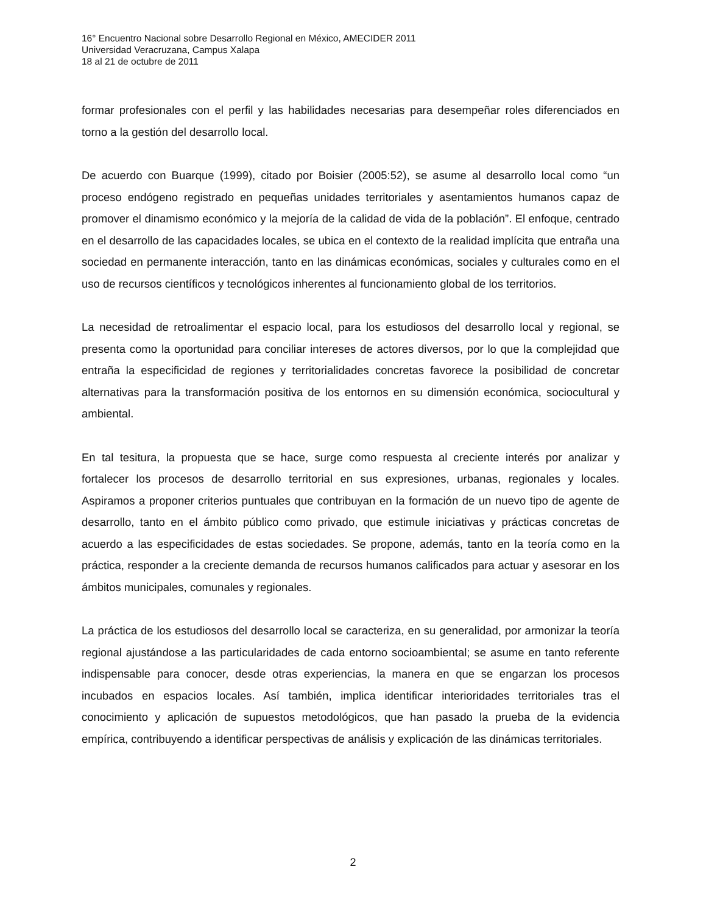16° Encuentro Nacional sobre Desarrollo Regional en México, AMECIDER 2011
Universidad Veracruzana, Campus Xalapa
18 al 21 de octubre de 2011
formar profesionales con el perfil y las habilidades necesarias para desempeñar roles diferenciados en torno a la gestión del desarrollo local.
De acuerdo con Buarque (1999), citado por Boisier (2005:52), se asume al desarrollo local como “un proceso endógeno registrado en pequeñas unidades territoriales y asentamientos humanos capaz de promover el dinamismo económico y la mejoría de la calidad de vida de la población”. El enfoque, centrado en el desarrollo de las capacidades locales, se ubica en el contexto de la realidad implícita que entraña una sociedad en permanente interacción, tanto en las dinámicas económicas, sociales y culturales como en el uso de recursos científicos y tecnológicos inherentes al funcionamiento global de los territorios.
La necesidad de retroalimentar el espacio local, para los estudiosos del desarrollo local y regional, se presenta como la oportunidad para conciliar intereses de actores diversos, por lo que la complejidad que entraña la especificidad de regiones y territorialidades concretas favorece la posibilidad de concretar alternativas para la transformación positiva de los entornos en su dimensión económica, sociocultural y ambiental.
En tal tesitura, la propuesta que se hace, surge como respuesta al creciente interés por analizar y fortalecer los procesos de desarrollo territorial en sus expresiones, urbanas, regionales y locales. Aspiramos a proponer criterios puntuales que contribuyan en la formación de un nuevo tipo de agente de desarrollo, tanto en el ámbito público como privado, que estimule iniciativas y prácticas concretas de acuerdo a las especificidades de estas sociedades. Se propone, además, tanto en la teoría como en la práctica, responder a la creciente demanda de recursos humanos calificados para actuar y asesorar en los ámbitos municipales, comunales y regionales.
La práctica de los estudiosos del desarrollo local se caracteriza, en su generalidad, por armonizar la teoría regional ajustándose a las particularidades de cada entorno socioambiental; se asume en tanto referente indispensable para conocer, desde otras experiencias, la manera en que se engarzan los procesos incubados en espacios locales. Así también, implica identificar interioridades territoriales tras el conocimiento y aplicación de supuestos metodológicos, que han pasado la prueba de la evidencia empírica, contribuyendo a identificar perspectivas de análisis y explicación de las dinámicas territoriales.
2